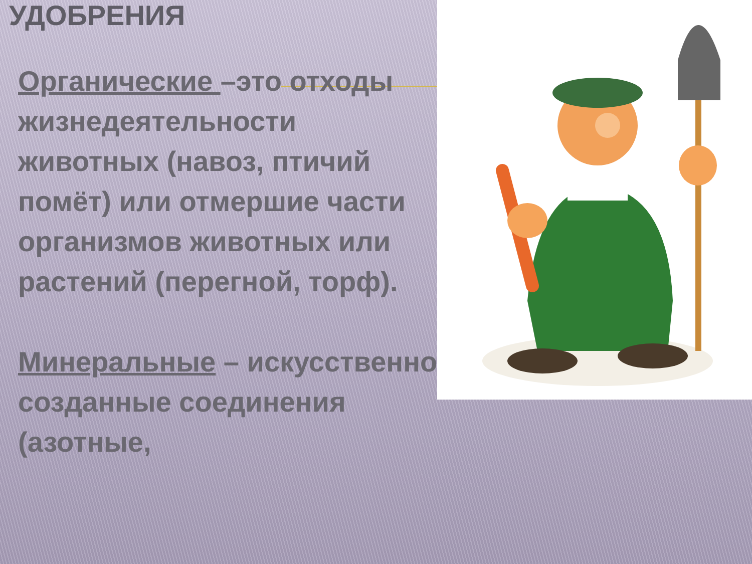УДОБРЕНИЯ
Органические –это отходы жизнедеятельности животных (навоз, птичий помёт) или отмершие части организмов животных или растений (перегной, торф).
Минеральные – искусственно созданные соединения (азотные,